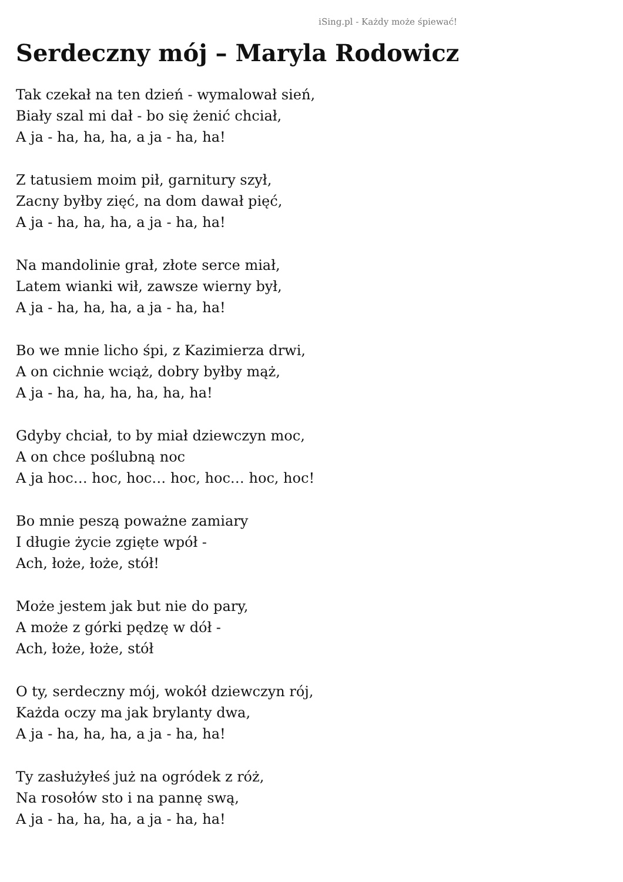iSing.pl - Każdy może śpiewać!
Serdeczny mój – Maryla Rodowicz
Tak czekał na ten dzień - wymalował sień,
Biały szal mi dał - bo się żenić chciał,
A ja - ha, ha, ha, a ja - ha, ha!
Z tatusiem moim pił, garnitury szył,
Zacny byłby zięć, na dom dawał pięć,
A ja - ha, ha, ha, a ja - ha, ha!
Na mandolinie grał, złote serce miał,
Latem wianki wił, zawsze wierny był,
A ja - ha, ha, ha, a ja - ha, ha!
Bo we mnie licho śpi, z Kazimierza drwi,
A on cichnie wciąż, dobry byłby mąż,
A ja - ha, ha, ha, ha, ha, ha!
Gdyby chciał, to by miał dziewczyn moc,
A on chce poślubną noc
A ja hoc… hoc, hoc… hoc, hoc… hoc, hoc!
Bo mnie peszą poważne zamiary
I długie życie zgięte wpół -
Ach, łoże, łoże, stół!
Może jestem jak but nie do pary,
A może z górki pędzę w dół -
Ach, łoże, łoże, stół
O ty, serdeczny mój, wokół dziewczyn rój,
Każda oczy ma jak brylanty dwa,
A ja - ha, ha, ha, a ja - ha, ha!
Ty zasłużyłeś już na ogródek z róż,
Na rosołów sto i na pannę swą,
A ja - ha, ha, ha, a ja - ha, ha!